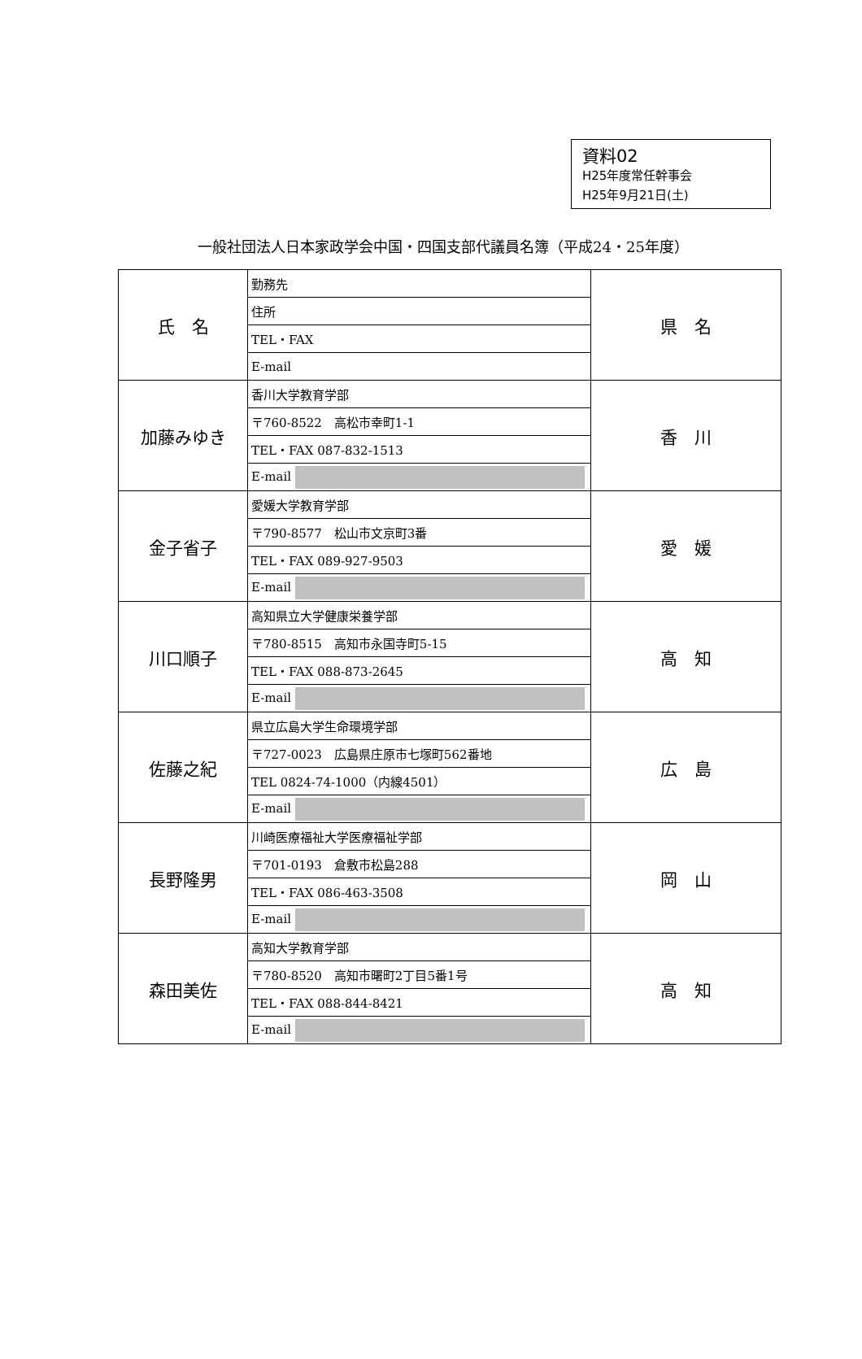資料02
H25年度常任幹事会
H25年9月21日(土)
一般社団法人日本家政学会中国・四国支部代議員名簿（平成24・25年度）
| 氏 名 | 勤務先 | 県 名 |
| | 住所 | |
| | TEL・FAX | |
| | E-mail | |
| 加藤みゆき | 香川大学教育学部 | 香 川 |
| | 〒760-8522 高松市幸町1-1 | |
| | TEL・FAX 087-832-1513 | |
| | E-mail | |
| 金子省子 | 愛媛大学教育学部 | 愛 媛 |
| | 〒790-8577 松山市文京町3番 | |
| | TEL・FAX 089-927-9503 | |
| | E-mail | |
| 川口順子 | 高知県立大学健康栄養学部 | 高 知 |
| | 〒780-8515 高知市永国寺町5-15 | |
| | TEL・FAX 088-873-2645 | |
| | E-mail | |
| 佐藤之紀 | 県立広島大学生命環境学部 | 広 島 |
| | 〒727-0023 広島県庄原市七塚町562番地 | |
| | TEL 0824-74-1000（内線4501） | |
| | E-mail | |
| 長野隆男 | 川崎医療福祉大学医療福祉学部 | 岡 山 |
| | 〒701-0193 倉敷市松島288 | |
| | TEL・FAX 086-463-3508 | |
| | E-mail | |
| 森田美佐 | 高知大学教育学部 | 高 知 |
| | 〒780-8520 高知市曙町2丁目5番1号 | |
| | TEL・FAX 088-844-8421 | |
| | E-mail | |